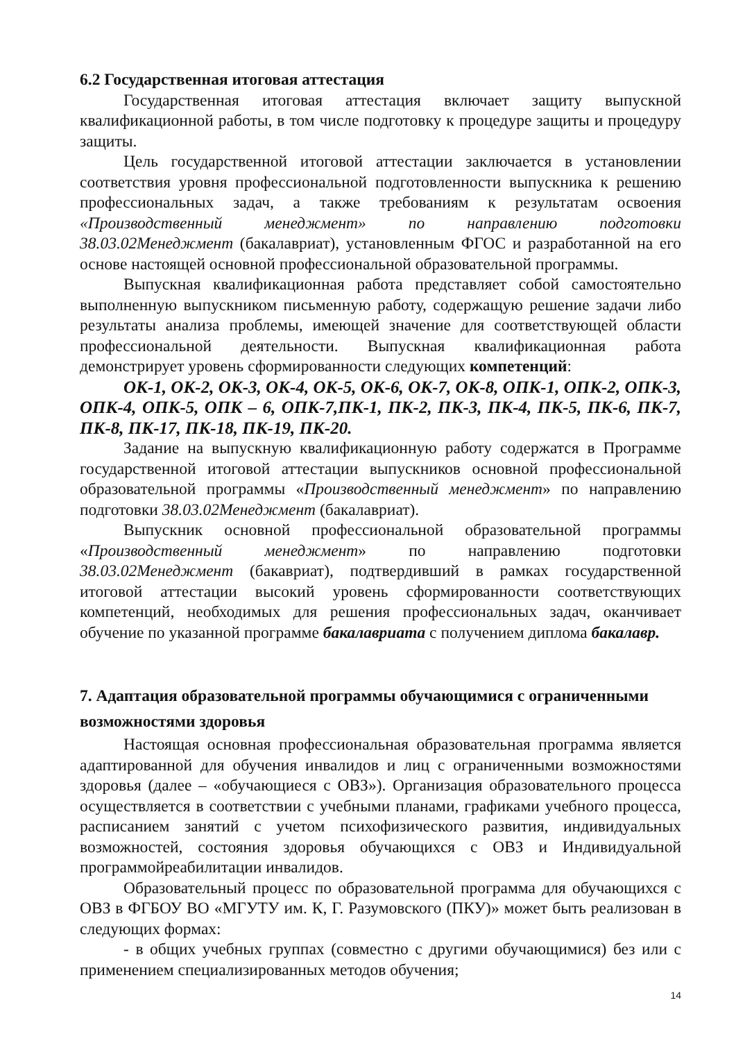6.2 Государственная итоговая аттестация
Государственная итоговая аттестация включает защиту выпускной квалификационной работы, в том числе подготовку к процедуре защиты и процедуру защиты.
Цель государственной итоговой аттестации заключается в установлении соответствия уровня профессиональной подготовленности выпускника к решению профессиональных задач, а также требованиям к результатам освоения «Производственный менеджмент» по направлению подготовки 38.03.02Менеджмент (бакалавриат), установленным ФГОС и разработанной на его основе настоящей основной профессиональной образовательной программы.
Выпускная квалификационная работа представляет собой самостоятельно выполненную выпускником письменную работу, содержащую решение задачи либо результаты анализа проблемы, имеющей значение для соответствующей области профессиональной деятельности. Выпускная квалификационная работа демонстрирует уровень сформированности следующих компетенций:
ОК-1, ОК-2, ОК-3, ОК-4, ОК-5, ОК-6, ОК-7, ОК-8, ОПК-1, ОПК-2, ОПК-3, ОПК-4, ОПК-5, ОПК – 6, ОПК-7,ПК-1, ПК-2, ПК-3, ПК-4, ПК-5, ПК-6, ПК-7, ПК-8, ПК-17, ПК-18, ПК-19, ПК-20.
Задание на выпускную квалификационную работу содержатся в Программе государственной итоговой аттестации выпускников основной профессиональной образовательной программы «Производственный менеджмент» по направлению подготовки 38.03.02Менеджмент (бакалавриат).
Выпускник основной профессиональной образовательной программы «Производственный менеджмент» по направлению подготовки 38.03.02Менеджмент (бакавриат), подтвердивший в рамках государственной итоговой аттестации высокий уровень сформированности соответствующих компетенций, необходимых для решения профессиональных задач, оканчивает обучение по указанной программе бакалавриата с получением диплома бакалавр.
7. Адаптация образовательной программы обучающимися с ограниченными возможностями здоровья
Настоящая основная профессиональная образовательная программа является адаптированной для обучения инвалидов и лиц с ограниченными возможностями здоровья (далее – «обучающиеся с ОВЗ»). Организация образовательного процесса осуществляется в соответствии с учебными планами, графиками учебного процесса, расписанием занятий с учетом психофизического развития, индивидуальных возможностей, состояния здоровья обучающихся с ОВЗ и Индивидуальной программойреабилитации инвалидов.
Образовательный процесс по образовательной программа для обучающихся с ОВЗ в ФГБОУ ВО «МГУТУ им. К, Г. Разумовского (ПКУ)» может быть реализован в следующих формах:
- в общих учебных группах (совместно с другими обучающимися) без или с применением специализированных методов обучения;
14